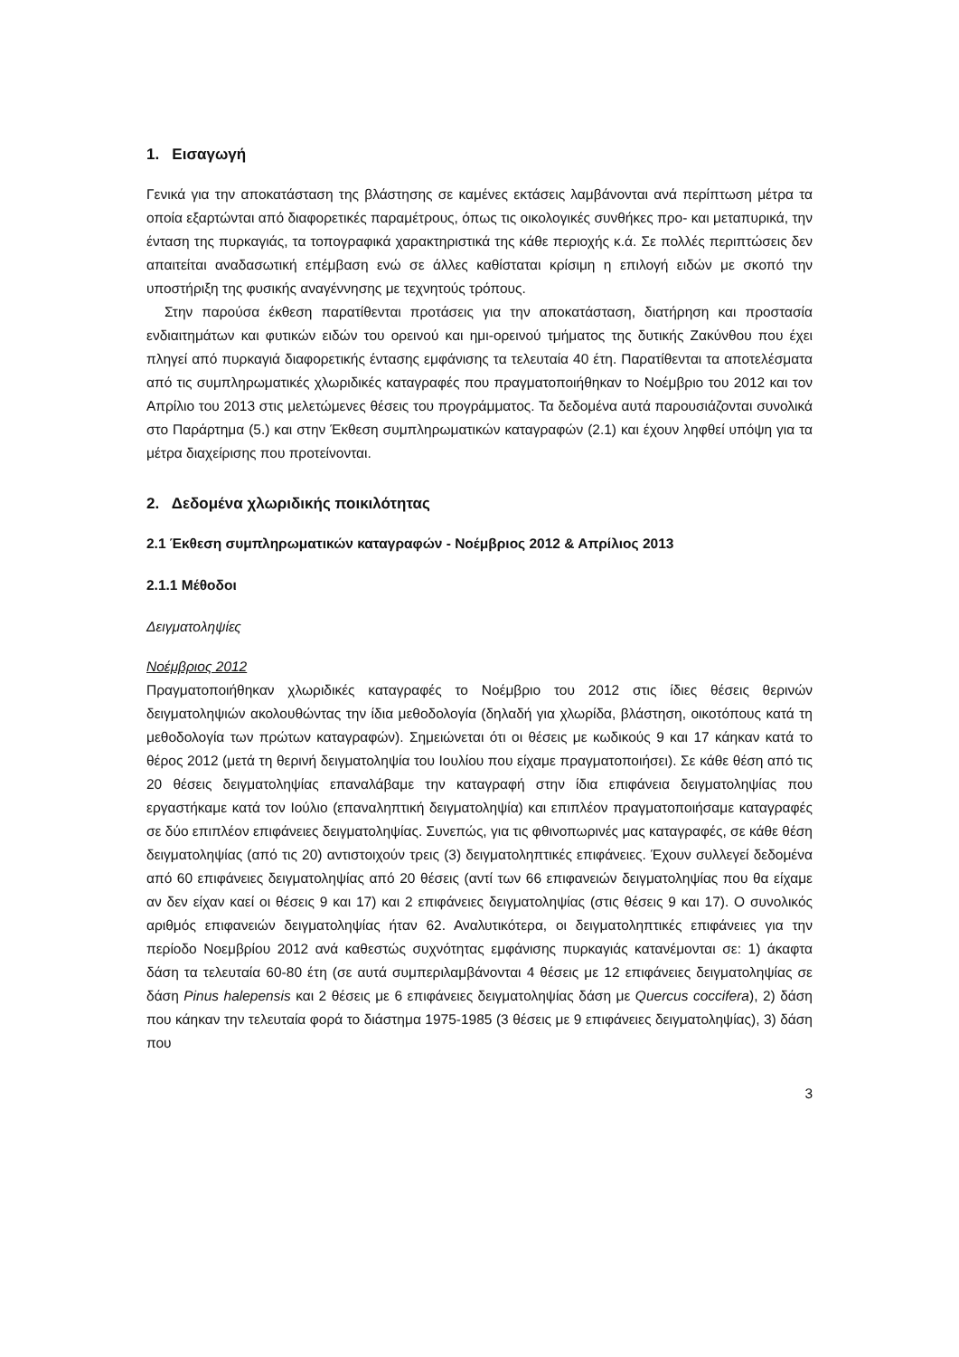1. Εισαγωγή
Γενικά για την αποκατάσταση της βλάστησης σε καμένες εκτάσεις λαμβάνονται ανά περίπτωση μέτρα τα οποία εξαρτώνται από διαφορετικές παραμέτρους, όπως τις οικολογικές συνθήκες προ- και μεταπυρικά, την ένταση της πυρκαγιάς, τα τοπογραφικά χαρακτηριστικά της κάθε περιοχής κ.ά. Σε πολλές περιπτώσεις δεν απαιτείται αναδασωτική επέμβαση ενώ σε άλλες καθίσταται κρίσιμη η επιλογή ειδών με σκοπό την υποστήριξη της φυσικής αναγέννησης με τεχνητούς τρόπους.
Στην παρούσα έκθεση παρατίθενται προτάσεις για την αποκατάσταση, διατήρηση και προστασία ενδιαιτημάτων και φυτικών ειδών του ορεινού και ημι-ορεινού τμήματος της δυτικής Ζακύνθου που έχει πληγεί από πυρκαγιά διαφορετικής έντασης εμφάνισης τα τελευταία 40 έτη. Παρατίθενται τα αποτελέσματα από τις συμπληρωματικές χλωριδικές καταγραφές που πραγματοποιήθηκαν το Νοέμβριο του 2012 και τον Απρίλιο του 2013 στις μελετώμενες θέσεις του προγράμματος. Τα δεδομένα αυτά παρουσιάζονται συνολικά στο Παράρτημα (5.) και στην Έκθεση συμπληρωματικών καταγραφών (2.1) και έχουν ληφθεί υπόψη για τα μέτρα διαχείρισης που προτείνονται.
2. Δεδομένα χλωριδικής ποικιλότητας
2.1 Έκθεση συμπληρωματικών καταγραφών - Νοέμβριος 2012 & Απρίλιος 2013
2.1.1 Μέθοδοι
Δειγματοληψίες
Νοέμβριος 2012
Πραγματοποιήθηκαν χλωριδικές καταγραφές το Νοέμβριο του 2012 στις ίδιες θέσεις θερινών δειγματοληψιών ακολουθώντας την ίδια μεθοδολογία (δηλαδή για χλωρίδα, βλάστηση, οικοτόπους κατά τη μεθοδολογία των πρώτων καταγραφών). Σημειώνεται ότι οι θέσεις με κωδικούς 9 και 17 κάηκαν κατά το θέρος 2012 (μετά τη θερινή δειγματοληψία του Ιουλίου που είχαμε πραγματοποιήσει). Σε κάθε θέση από τις 20 θέσεις δειγματοληψίας επαναλάβαμε την καταγραφή στην ίδια επιφάνεια δειγματοληψίας που εργαστήκαμε κατά τον Ιούλιο (επαναληπτική δειγματοληψία) και επιπλέον πραγματοποιήσαμε καταγραφές σε δύο επιπλέον επιφάνειες δειγματοληψίας. Συνεπώς, για τις φθινοπωρινές μας καταγραφές, σε κάθε θέση δειγματοληψίας (από τις 20) αντιστοιχούν τρεις (3) δειγματοληπτικές επιφάνειες. Έχουν συλλεγεί δεδομένα από 60 επιφάνειες δειγματοληψίας από 20 θέσεις (αντί των 66 επιφανειών δειγματοληψίας που θα είχαμε αν δεν είχαν καεί οι θέσεις 9 και 17) και 2 επιφάνειες δειγματοληψίας (στις θέσεις 9 και 17). Ο συνολικός αριθμός επιφανειών δειγματοληψίας ήταν 62. Αναλυτικότερα, οι δειγματοληπτικές επιφάνειες για την περίοδο Νοεμβρίου 2012 ανά καθεστώς συχνότητας εμφάνισης πυρκαγιάς κατανέμονται σε: 1) άκαφτα δάση τα τελευταία 60-80 έτη (σε αυτά συμπεριλαμβάνονται 4 θέσεις με 12 επιφάνειες δειγματοληψίας σε δάση Pinus halepensis και 2 θέσεις με 6 επιφάνειες δειγματοληψίας δάση με Quercus coccifera), 2) δάση που κάηκαν την τελευταία φορά το διάστημα 1975-1985 (3 θέσεις με 9 επιφάνειες δειγματοληψίας), 3) δάση που
3